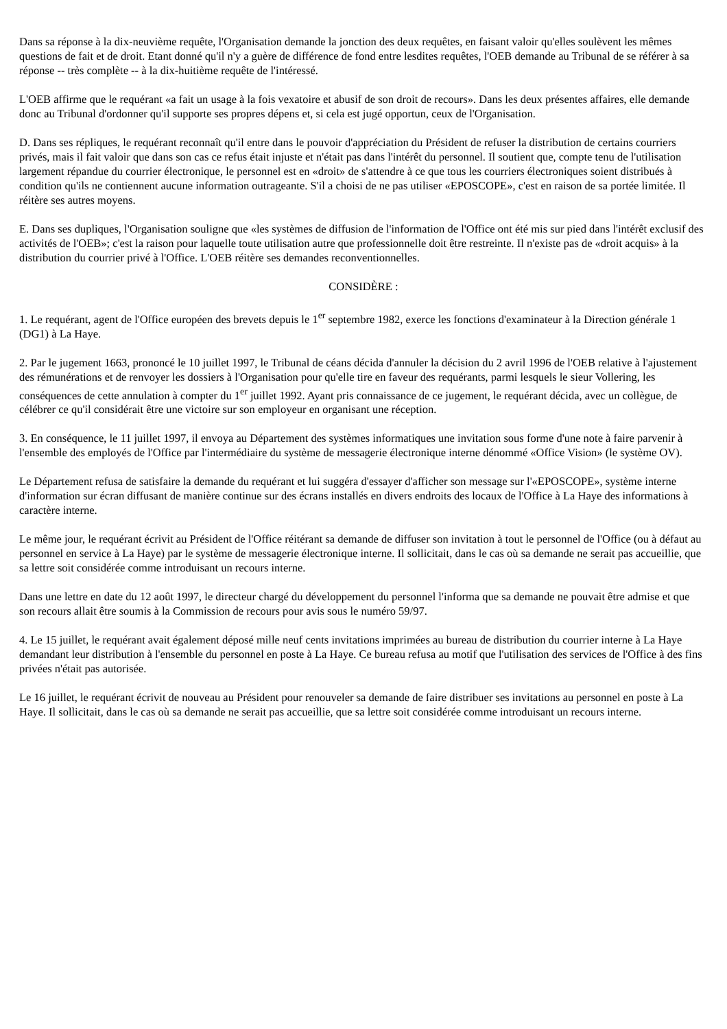Dans sa réponse à la dix-neuvième requête, l'Organisation demande la jonction des deux requêtes, en faisant valoir qu'elles soulèvent les mêmes questions de fait et de droit. Etant donné qu'il n'y a guère de différence de fond entre lesdites requêtes, l'OEB demande au Tribunal de se référer à sa réponse -- très complète -- à la dix-huitième requête de l'intéressé.
L'OEB affirme que le requérant «a fait un usage à la fois vexatoire et abusif de son droit de recours». Dans les deux présentes affaires, elle demande donc au Tribunal d'ordonner qu'il supporte ses propres dépens et, si cela est jugé opportun, ceux de l'Organisation.
D. Dans ses répliques, le requérant reconnaît qu'il entre dans le pouvoir d'appréciation du Président de refuser la distribution de certains courriers privés, mais il fait valoir que dans son cas ce refus était injuste et n'était pas dans l'intérêt du personnel. Il soutient que, compte tenu de l'utilisation largement répandue du courrier électronique, le personnel est en «droit» de s'attendre à ce que tous les courriers électroniques soient distribués à condition qu'ils ne contiennent aucune information outrageante. S'il a choisi de ne pas utiliser «EPOSCOPE», c'est en raison de sa portée limitée. Il réitère ses autres moyens.
E. Dans ses dupliques, l'Organisation souligne que «les systèmes de diffusion de l'information de l'Office ont été mis sur pied dans l'intérêt exclusif des activités de l'OEB»; c'est la raison pour laquelle toute utilisation autre que professionnelle doit être restreinte. Il n'existe pas de «droit acquis» à la distribution du courrier privé à l'Office. L'OEB réitère ses demandes reconventionnelles.
CONSIDÈRE :
1. Le requérant, agent de l'Office européen des brevets depuis le 1<sup>er</sup> septembre 1982, exerce les fonctions d'examinateur à la Direction générale 1 (DG1) à La Haye.
2. Par le jugement 1663, prononcé le 10 juillet 1997, le Tribunal de céans décida d'annuler la décision du 2 avril 1996 de l'OEB relative à l'ajustement des rémunérations et de renvoyer les dossiers à l'Organisation pour qu'elle tire en faveur des requérants, parmi lesquels le sieur Vollering, les conséquences de cette annulation à compter du 1<sup>er</sup> juillet 1992. Ayant pris connaissance de ce jugement, le requérant décida, avec un collègue, de célébrer ce qu'il considérait être une victoire sur son employeur en organisant une réception.
3. En conséquence, le 11 juillet 1997, il envoya au Département des systèmes informatiques une invitation sous forme d'une note à faire parvenir à l'ensemble des employés de l'Office par l'intermédiaire du système de messagerie électronique interne dénommé «Office Vision» (le système OV).
Le Département refusa de satisfaire la demande du requérant et lui suggéra d'essayer d'afficher son message sur l'«EPOSCOPE», système interne d'information sur écran diffusant de manière continue sur des écrans installés en divers endroits des locaux de l'Office à La Haye des informations à caractère interne.
Le même jour, le requérant écrivit au Président de l'Office réitérant sa demande de diffuser son invitation à tout le personnel de l'Office (ou à défaut au personnel en service à La Haye) par le système de messagerie électronique interne. Il sollicitait, dans le cas où sa demande ne serait pas accueillie, que sa lettre soit considérée comme introduisant un recours interne.
Dans une lettre en date du 12 août 1997, le directeur chargé du développement du personnel l'informa que sa demande ne pouvait être admise et que son recours allait être soumis à la Commission de recours pour avis sous le numéro 59/97.
4. Le 15 juillet, le requérant avait également déposé mille neuf cents invitations imprimées au bureau de distribution du courrier interne à La Haye demandant leur distribution à l'ensemble du personnel en poste à La Haye. Ce bureau refusa au motif que l'utilisation des services de l'Office à des fins privées n'était pas autorisée.
Le 16 juillet, le requérant écrivit de nouveau au Président pour renouveler sa demande de faire distribuer ses invitations au personnel en poste à La Haye. Il sollicitait, dans le cas où sa demande ne serait pas accueillie, que sa lettre soit considérée comme introduisant un recours interne.